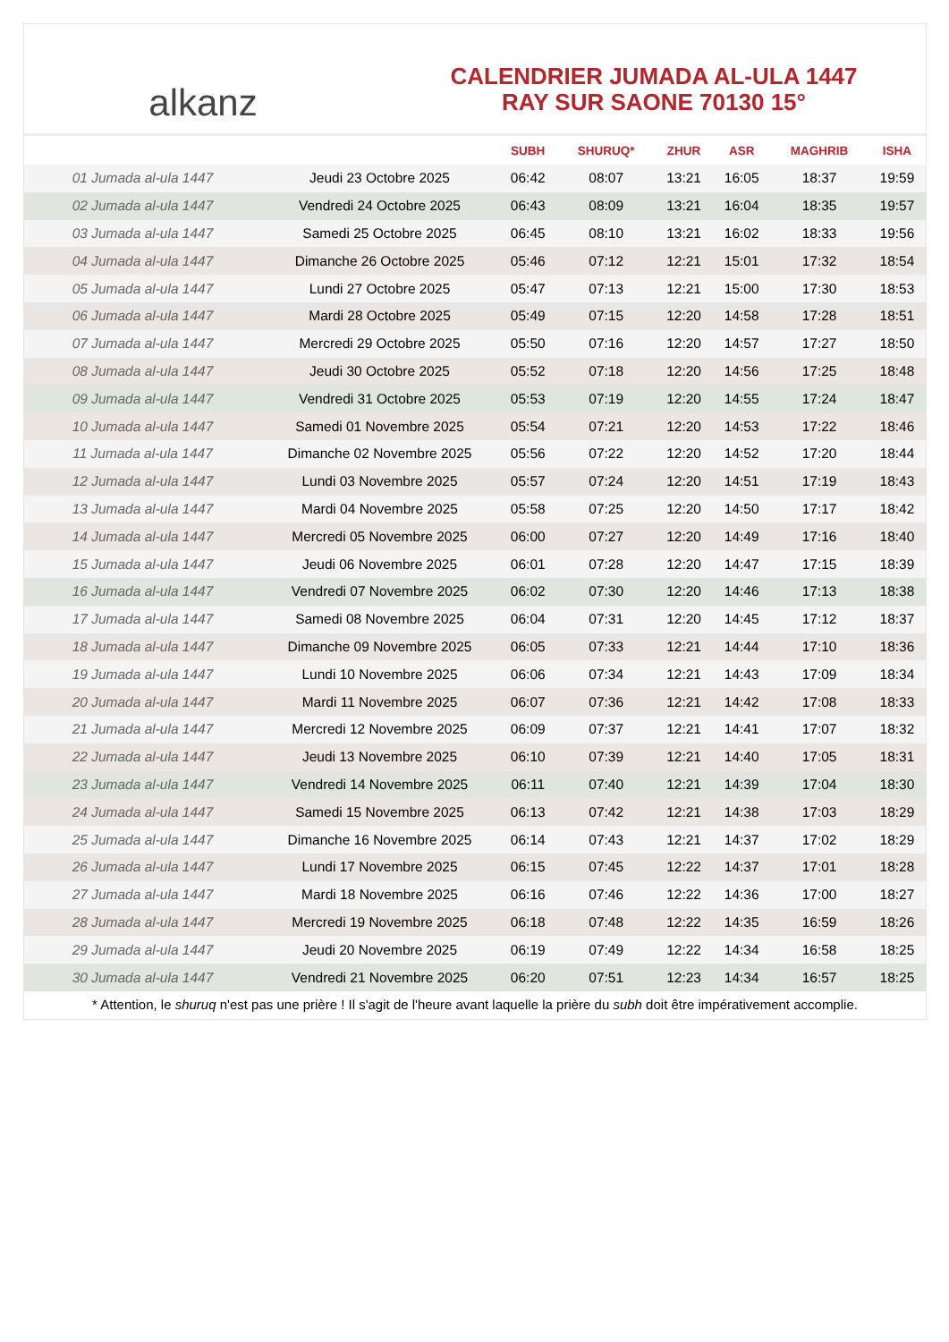alkanz
CALENDRIER JUMADA AL-ULA 1447
RAY SUR SAONE 70130 15°
| | | SUBH | SHURUQ* | ZHUR | ASR | MAGHRIB | ISHA |
| --- | --- | --- | --- | --- | --- | --- | --- |
| 01 Jumada al-ula 1447 | Jeudi 23 Octobre 2025 | 06:42 | 08:07 | 13:21 | 16:05 | 18:37 | 19:59 |
| 02 Jumada al-ula 1447 | Vendredi 24 Octobre 2025 | 06:43 | 08:09 | 13:21 | 16:04 | 18:35 | 19:57 |
| 03 Jumada al-ula 1447 | Samedi 25 Octobre 2025 | 06:45 | 08:10 | 13:21 | 16:02 | 18:33 | 19:56 |
| 04 Jumada al-ula 1447 | Dimanche 26 Octobre 2025 | 05:46 | 07:12 | 12:21 | 15:01 | 17:32 | 18:54 |
| 05 Jumada al-ula 1447 | Lundi 27 Octobre 2025 | 05:47 | 07:13 | 12:21 | 15:00 | 17:30 | 18:53 |
| 06 Jumada al-ula 1447 | Mardi 28 Octobre 2025 | 05:49 | 07:15 | 12:20 | 14:58 | 17:28 | 18:51 |
| 07 Jumada al-ula 1447 | Mercredi 29 Octobre 2025 | 05:50 | 07:16 | 12:20 | 14:57 | 17:27 | 18:50 |
| 08 Jumada al-ula 1447 | Jeudi 30 Octobre 2025 | 05:52 | 07:18 | 12:20 | 14:56 | 17:25 | 18:48 |
| 09 Jumada al-ula 1447 | Vendredi 31 Octobre 2025 | 05:53 | 07:19 | 12:20 | 14:55 | 17:24 | 18:47 |
| 10 Jumada al-ula 1447 | Samedi 01 Novembre 2025 | 05:54 | 07:21 | 12:20 | 14:53 | 17:22 | 18:46 |
| 11 Jumada al-ula 1447 | Dimanche 02 Novembre 2025 | 05:56 | 07:22 | 12:20 | 14:52 | 17:20 | 18:44 |
| 12 Jumada al-ula 1447 | Lundi 03 Novembre 2025 | 05:57 | 07:24 | 12:20 | 14:51 | 17:19 | 18:43 |
| 13 Jumada al-ula 1447 | Mardi 04 Novembre 2025 | 05:58 | 07:25 | 12:20 | 14:50 | 17:17 | 18:42 |
| 14 Jumada al-ula 1447 | Mercredi 05 Novembre 2025 | 06:00 | 07:27 | 12:20 | 14:49 | 17:16 | 18:40 |
| 15 Jumada al-ula 1447 | Jeudi 06 Novembre 2025 | 06:01 | 07:28 | 12:20 | 14:47 | 17:15 | 18:39 |
| 16 Jumada al-ula 1447 | Vendredi 07 Novembre 2025 | 06:02 | 07:30 | 12:20 | 14:46 | 17:13 | 18:38 |
| 17 Jumada al-ula 1447 | Samedi 08 Novembre 2025 | 06:04 | 07:31 | 12:20 | 14:45 | 17:12 | 18:37 |
| 18 Jumada al-ula 1447 | Dimanche 09 Novembre 2025 | 06:05 | 07:33 | 12:21 | 14:44 | 17:10 | 18:36 |
| 19 Jumada al-ula 1447 | Lundi 10 Novembre 2025 | 06:06 | 07:34 | 12:21 | 14:43 | 17:09 | 18:34 |
| 20 Jumada al-ula 1447 | Mardi 11 Novembre 2025 | 06:07 | 07:36 | 12:21 | 14:42 | 17:08 | 18:33 |
| 21 Jumada al-ula 1447 | Mercredi 12 Novembre 2025 | 06:09 | 07:37 | 12:21 | 14:41 | 17:07 | 18:32 |
| 22 Jumada al-ula 1447 | Jeudi 13 Novembre 2025 | 06:10 | 07:39 | 12:21 | 14:40 | 17:05 | 18:31 |
| 23 Jumada al-ula 1447 | Vendredi 14 Novembre 2025 | 06:11 | 07:40 | 12:21 | 14:39 | 17:04 | 18:30 |
| 24 Jumada al-ula 1447 | Samedi 15 Novembre 2025 | 06:13 | 07:42 | 12:21 | 14:38 | 17:03 | 18:29 |
| 25 Jumada al-ula 1447 | Dimanche 16 Novembre 2025 | 06:14 | 07:43 | 12:21 | 14:37 | 17:02 | 18:29 |
| 26 Jumada al-ula 1447 | Lundi 17 Novembre 2025 | 06:15 | 07:45 | 12:22 | 14:37 | 17:01 | 18:28 |
| 27 Jumada al-ula 1447 | Mardi 18 Novembre 2025 | 06:16 | 07:46 | 12:22 | 14:36 | 17:00 | 18:27 |
| 28 Jumada al-ula 1447 | Mercredi 19 Novembre 2025 | 06:18 | 07:48 | 12:22 | 14:35 | 16:59 | 18:26 |
| 29 Jumada al-ula 1447 | Jeudi 20 Novembre 2025 | 06:19 | 07:49 | 12:22 | 14:34 | 16:58 | 18:25 |
| 30 Jumada al-ula 1447 | Vendredi 21 Novembre 2025 | 06:20 | 07:51 | 12:23 | 14:34 | 16:57 | 18:25 |
* Attention, le shuruq n'est pas une prière ! Il s'agit de l'heure avant laquelle la prière du subh doit être impérativement accomplie.